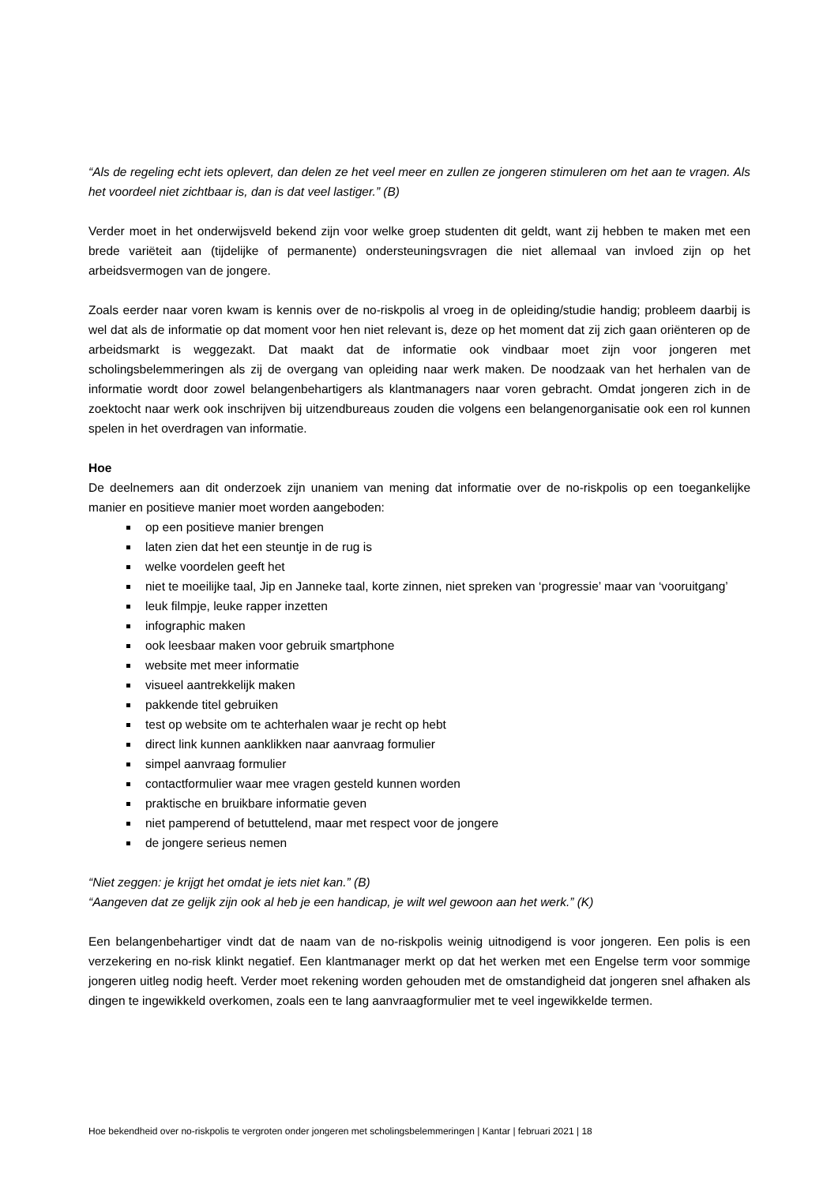“Als de regeling echt iets oplevert, dan delen ze het veel meer en zullen ze jongeren stimuleren om het aan te vragen. Als het voordeel niet zichtbaar is, dan is dat veel lastiger.” (B)
Verder moet in het onderwijsveld bekend zijn voor welke groep studenten dit geldt, want zij hebben te maken met een brede variëteit aan (tijdelijke of permanente) ondersteuningsvragen die niet allemaal van invloed zijn op het arbeidsvermogen van de jongere.
Zoals eerder naar voren kwam is kennis over de no-riskpolis al vroeg in de opleiding/studie handig; probleem daarbij is wel dat als de informatie op dat moment voor hen niet relevant is, deze op het moment dat zij zich gaan oriënteren op de arbeidsmarkt is weggezakt. Dat maakt dat de informatie ook vindbaar moet zijn voor jongeren met scholingsbelemmeringen als zij de overgang van opleiding naar werk maken. De noodzaak van het herhalen van de informatie wordt door zowel belangenbehartigers als klantmanagers naar voren gebracht. Omdat jongeren zich in de zoektocht naar werk ook inschrijven bij uitzendbureaus zouden die volgens een belangenorganisatie ook een rol kunnen spelen in het overdragen van informatie.
Hoe
De deelnemers aan dit onderzoek zijn unaniem van mening dat informatie over de no-riskpolis op een toegankelijke manier en positieve manier moet worden aangeboden:
op een positieve manier brengen
laten zien dat het een steuntje in de rug is
welke voordelen geeft het
niet te moeilijke taal, Jip en Janneke taal, korte zinnen, niet spreken van ‘progressie’ maar van ‘vooruitgang’
leuk filmpje, leuke rapper inzetten
infographic maken
ook leesbaar maken voor gebruik smartphone
website met meer informatie
visueel aantrekkelijk maken
pakkende titel gebruiken
test op website om te achterhalen waar je recht op hebt
direct link kunnen aanklikken naar aanvraag formulier
simpel aanvraag formulier
contactformulier waar mee vragen gesteld kunnen worden
praktische en bruikbare informatie geven
niet pamperend of betuttelend, maar met respect voor de jongere
de jongere serieus nemen
“Niet zeggen: je krijgt het omdat je iets niet kan.” (B)
“Aangeven dat ze gelijk zijn ook al heb je een handicap, je wilt wel gewoon aan het werk.” (K)
Een belangenbehartiger vindt dat de naam van de no-riskpolis weinig uitnodigend is voor jongeren. Een polis is een verzekering en no-risk klinkt negatief. Een klantmanager merkt op dat het werken met een Engelse term voor sommige jongeren uitleg nodig heeft. Verder moet rekening worden gehouden met de omstandigheid dat jongeren snel afhaken als dingen te ingewikkeld overkomen, zoals een te lang aanvraagformulier met te veel ingewikkelde termen.
Hoe bekendheid over no-riskpolis te vergroten onder jongeren met scholingsbelemmeringen | Kantar | februari 2021 | 18